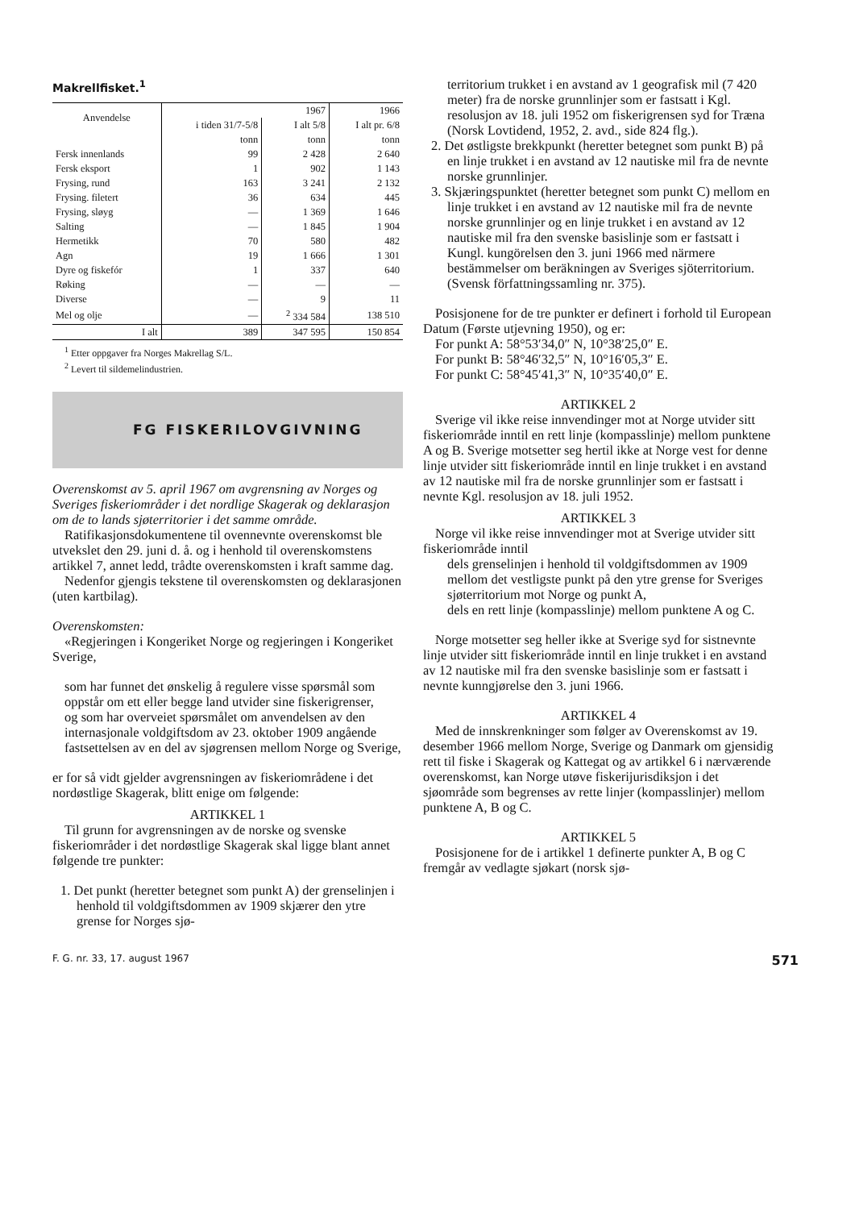Makrellfisket.<sup>1</sup>
| Anvendelse | 1967 | | 1966 |
| --- | --- | --- | --- |
| | i tiden 31/7-5/8 | I alt 5/8 | I alt pr. 6/8 |
| | tonn | tonn | tonn |
| Fersk innenlands | 99 | 2 428 | 2 640 |
| Fersk eksport | 1 | 902 | 1 143 |
| Frysing, rund | 163 | 3 241 | 2 132 |
| Frysing. filetert | 36 | 634 | 445 |
| Frysing, sløyg | — | 1 369 | 1 646 |
| Salting | — | 1 845 | 1 904 |
| Hermetikk | 70 | 580 | 482 |
| Agn | 19 | 1 666 | 1 301 |
| Dyre og fiskefór | 1 | 337 | 640 |
| Røking | — | — | — |
| Diverse | — | 9 | 11 |
| Mel og olje | — | <sup>2</sup> 334 584 | 138 510 |
| I alt | 389 | 347 595 | 150 854 |
<sup>1</sup> Etter oppgaver fra Norges Makrellag S/L.
<sup>2</sup> Levert til sildemelindustrien.
FG FISKERILOVGIVNING
Overenskomst av 5. april 1967 om avgrensning av Norges og Sveriges fiskeriområder i det nordlige Skagerak og deklarasjon om de to lands sjøterritorier i det samme område.
Ratifikasjonsdokumentene til ovennevnte overenskomst ble utvekslet den 29. juni d. å. og i henhold til overenskomstens artikkel 7, annet ledd, trådte overenskomsten i kraft samme dag.
Nedenfor gjengis tekstene til overenskomsten og deklarasjonen (uten kartbilag).
Overenskomsten:
«Regjeringen i Kongeriket Norge og regjeringen i Kongeriket Sverige,
som har funnet det ønskelig å regulere visse spørsmål som oppstår om ett eller begge land utvider sine fiskerigrenser,
og som har overveiet spørsmålet om anvendelsen av den internasjonale voldgiftsdom av 23. oktober 1909 angående fastsettelsen av en del av sjøgrensen mellom Norge og Sverige,
er for så vidt gjelder avgrensningen av fiskeriområdene i det nordøstlige Skagerak, blitt enige om følgende:
ARTIKKEL 1
Til grunn for avgrensningen av de norske og svenske fiskeriområder i det nordøstlige Skagerak skal ligge blant annet følgende tre punkter:
1. Det punkt (heretter betegnet som punkt A) der grenselinjen i henhold til voldgiftsdommen av 1909 skjærer den ytre grense for Norges sjø-
territorium trukket i en avstand av 1 geografisk mil (7 420 meter) fra de norske grunnlinjer som er fastsatt i Kgl. resolusjon av 18. juli 1952 om fiskerigrensen syd for Træna (Norsk Lovtidend, 1952, 2. avd., side 824 flg.).
2. Det østligste brekkpunkt (heretter betegnet som punkt B) på en linje trukket i en avstand av 12 nautiske mil fra de nevnte norske grunnlinjer.
3. Skjæringspunktet (heretter betegnet som punkt C) mellom en linje trukket i en avstand av 12 nautiske mil fra de nevnte norske grunnlinjer og en linje trukket i en avstand av 12 nautiske mil fra den svenske basislinje som er fastsatt i Kungl. kungörelsen den 3. juni 1966 med närmere bestämmelser om beräkningen av Sveriges sjöterritorium. (Svensk författningssamling nr. 375).
Posisjonene for de tre punkter er definert i forhold til European Datum (Første utjevning 1950), og er:
For punkt A: 58°53′34,0″ N, 10°38′25,0″ E.
For punkt B: 58°46′32,5″ N, 10°16′05,3″ E.
For punkt C: 58°45′41,3″ N, 10°35′40,0″ E.
ARTIKKEL 2
Sverige vil ikke reise innvendinger mot at Norge utvider sitt fiskeriområde inntil en rett linje (kompasslinje) mellom punktene A og B. Sverige motsetter seg hertil ikke at Norge vest for denne linje utvider sitt fiskeriområde inntil en linje trukket i en avstand av 12 nautiske mil fra de norske grunnlinjer som er fastsatt i nevnte Kgl. resolusjon av 18. juli 1952.
ARTIKKEL 3
Norge vil ikke reise innvendinger mot at Sverige utvider sitt fiskeriområde inntil
dels grenselinjen i henhold til voldgiftsdommen av 1909 mellom det vestligste punkt på den ytre grense for Sveriges sjøterritorium mot Norge og punkt A,
dels en rett linje (kompasslinje) mellom punktene A og C.
Norge motsetter seg heller ikke at Sverige syd for sistnevnte linje utvider sitt fiskeriområde inntil en linje trukket i en avstand av 12 nautiske mil fra den svenske basislinje som er fastsatt i nevnte kunngjørelse den 3. juni 1966.
ARTIKKEL 4
Med de innskrenkninger som følger av Overenskomst av 19. desember 1966 mellom Norge, Sverige og Danmark om gjensidig rett til fiske i Skagerak og Kattegat og av artikkel 6 i nærværende overenskomst, kan Norge utøve fiskerijurisdiksjon i det sjøområde som begrenses av rette linjer (kompasslinjer) mellom punktene A, B og C.
ARTIKKEL 5
Posisjonene for de i artikkel 1 definerte punkter A, B og C fremgår av vedlagte sjøkart (norsk sjø-
F. G. nr. 33, 17. august 1967 571